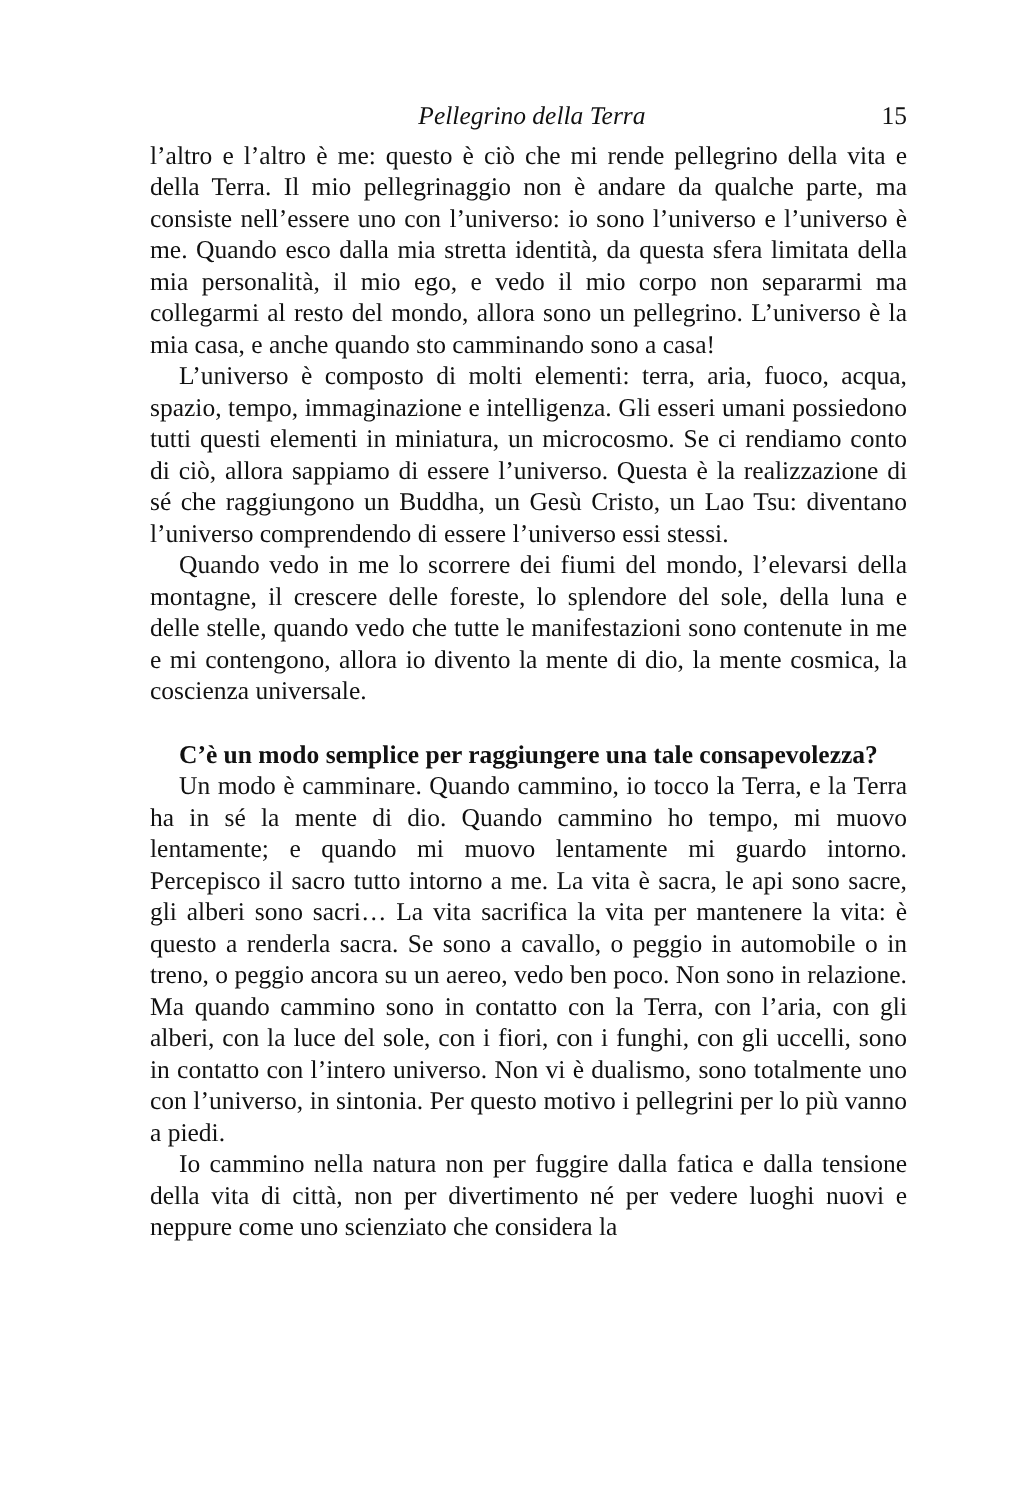Pellegrino della Terra 15
l’altro e l’altro è me: questo è ciò che mi rende pellegrino della vita e della Terra. Il mio pellegrinaggio non è andare da qualche parte, ma consiste nell’essere uno con l’universo: io sono l’universo e l’universo è me. Quando esco dalla mia stretta identità, da questa sfera limitata della mia personalità, il mio ego, e vedo il mio corpo non separarmi ma collegarmi al resto del mondo, allora sono un pellegrino. L’universo è la mia casa, e anche quando sto camminando sono a casa!
L’universo è composto di molti elementi: terra, aria, fuoco, acqua, spazio, tempo, immaginazione e intelligenza. Gli esseri umani possiedono tutti questi elementi in miniatura, un microcosmo. Se ci rendiamo conto di ciò, allora sappiamo di essere l’universo. Questa è la realizzazione di sé che raggiungono un Buddha, un Gesù Cristo, un Lao Tsu: diventano l’universo comprendendo di essere l’universo essi stessi.
Quando vedo in me lo scorrere dei fiumi del mondo, l’elevarsi della montagne, il crescere delle foreste, lo splendore del sole, della luna e delle stelle, quando vedo che tutte le manifestazioni sono contenute in me e mi contengono, allora io divento la mente di dio, la mente cosmica, la coscienza universale.
C’è un modo semplice per raggiungere una tale consapevolezza?
Un modo è camminare. Quando cammino, io tocco la Terra, e la Terra ha in sé la mente di dio. Quando cammino ho tempo, mi muovo lentamente; e quando mi muovo lentamente mi guardo intorno. Percepisco il sacro tutto intorno a me. La vita è sacra, le api sono sacre, gli alberi sono sacri… La vita sacrifica la vita per mantenere la vita: è questo a renderla sacra. Se sono a cavallo, o peggio in automobile o in treno, o peggio ancora su un aereo, vedo ben poco. Non sono in relazione. Ma quando cammino sono in contatto con la Terra, con l’aria, con gli alberi, con la luce del sole, con i fiori, con i funghi, con gli uccelli, sono in contatto con l’intero universo. Non vi è dualismo, sono totalmente uno con l’universo, in sintonia. Per questo motivo i pellegrini per lo più vanno a piedi.
Io cammino nella natura non per fuggire dalla fatica e dalla tensione della vita di città, non per divertimento né per vedere luoghi nuovi e neppure come uno scienziato che considera la